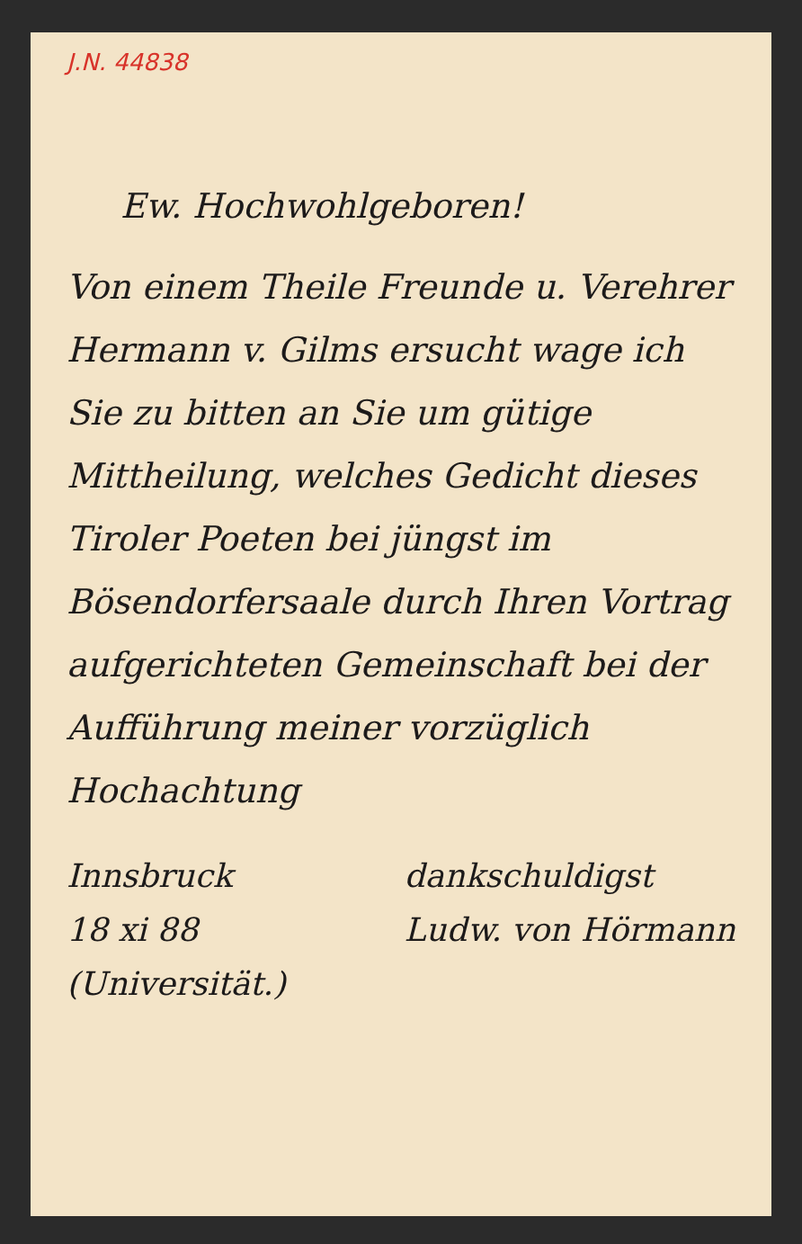J.N. 44838
Ew. Hochwohlgeboren!
Von einem Theile Freunde u. Verehrer Hermann v. Gilms ersucht wage ich Sie zu bitten an Sie um gütige Mittheilung, welches Gedicht dieses Tiroler Poeten bei jüngst im Bösendorfersaale durch Ihren Vortrag aufgerichteten Gemeinschaft bei der Aufführung meiner vorzüglich Hochachtung
Innsbruck
18 xi 88
(Universität.)
dankschuldigst
Ludw. von Hörmann